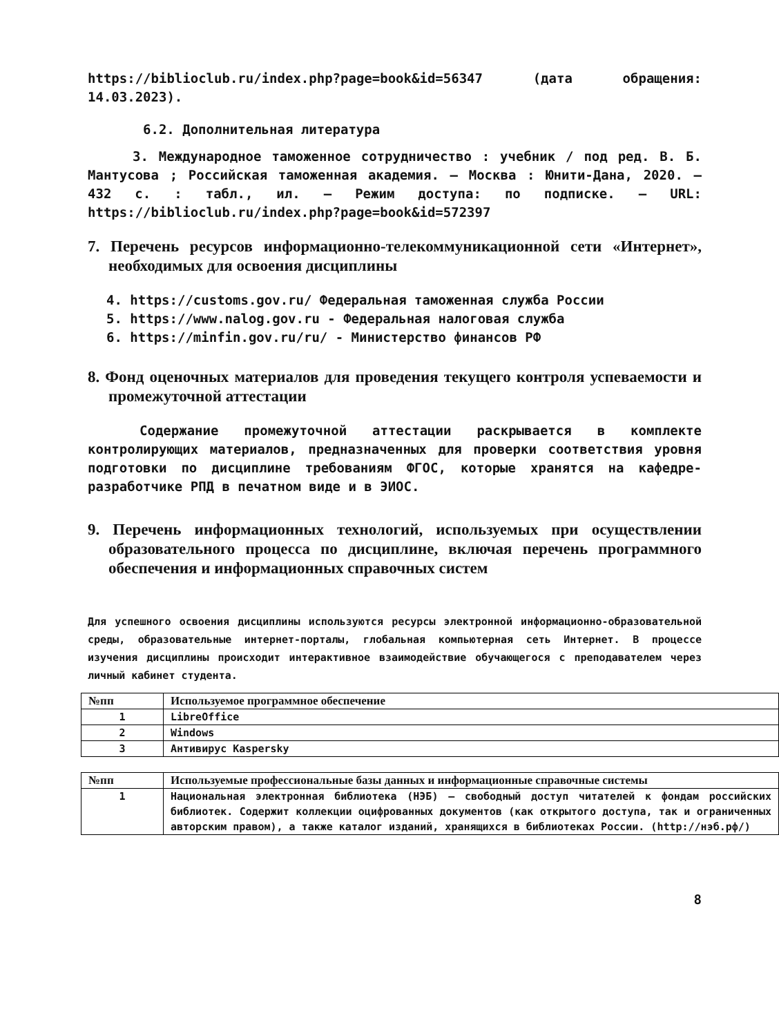https://biblioclub.ru/index.php?page=book&id=56347 (дата обращения: 14.03.2023).
6.2. Дополнительная литература
3. Международное таможенное сотрудничество : учебник / под ред. В. Б. Мантусова ; Российская таможенная академия. – Москва : Юнити-Дана, 2020. – 432 с. : табл., ил. – Режим доступа: по подписке. – URL: https://biblioclub.ru/index.php?page=book&id=572397
7. Перечень ресурсов информационно-телекоммуникационной сети «Интернет», необходимых для освоения дисциплины
4. https://customs.gov.ru/ Федеральная таможенная служба России
5. https://www.nalog.gov.ru - Федеральная налоговая служба
6. https://minfin.gov.ru/ru/ - Министерство финансов РФ
8. Фонд оценочных материалов для проведения текущего контроля успеваемости и промежуточной аттестации
Содержание промежуточной аттестации раскрывается в комплекте контролирующих материалов, предназначенных для проверки соответствия уровня подготовки по дисциплине требованиям ФГОС, которые хранятся на кафедре-разработчике РПД в печатном виде и в ЭИОС.
9. Перечень информационных технологий, используемых при осуществлении образовательного процесса по дисциплине, включая перечень программного обеспечения и информационных справочных систем
Для успешного освоения дисциплины используются ресурсы электронной информационно-образовательной среды, образовательные интернет-порталы, глобальная компьютерная сеть Интернет. В процессе изучения дисциплины происходит интерактивное взаимодействие обучающегося с преподавателем через личный кабинет студента.
| №пп | Используемое программное обеспечение |
| --- | --- |
| 1 | LibreOffice |
| 2 | Windows |
| 3 | Антивирус Kaspersky |
| №пп | Используемые профессиональные базы данных и информационные справочные системы |
| --- | --- |
| 1 | Национальная электронная библиотека (НЭБ) – свободный доступ читателей к фондам российских библиотек. Содержит коллекции оцифрованных документов (как открытого доступа, так и ограниченных авторским правом), а также каталог изданий, хранящихся в библиотеках России. (http://нэб.рф/) |
8